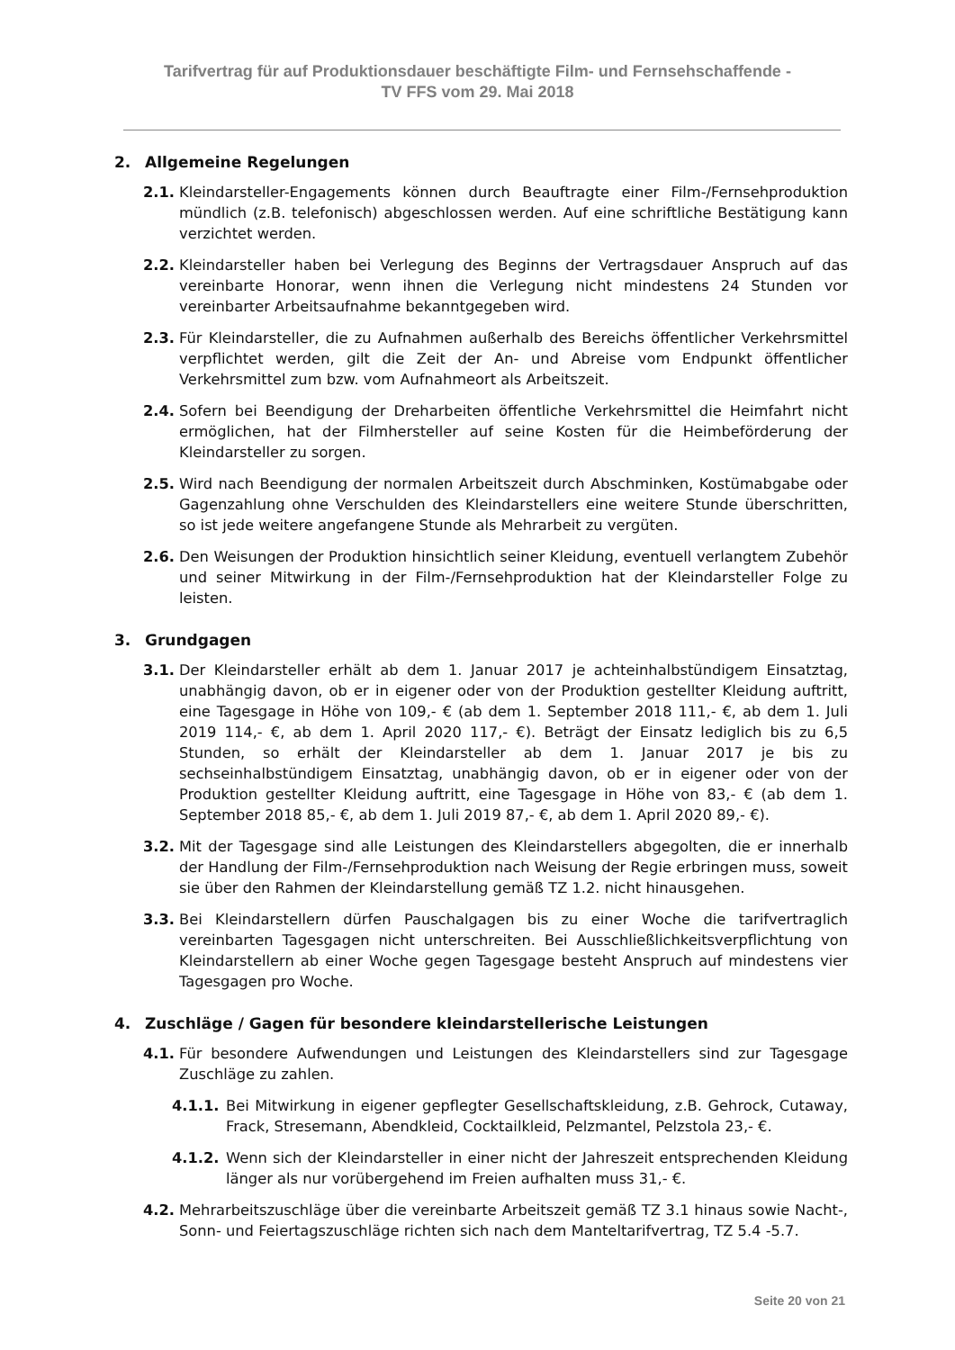Tarifvertrag für auf Produktionsdauer beschäftigte Film- und Fernsehschaffende -
TV FFS vom 29. Mai 2018
2. Allgemeine Regelungen
2.1. Kleindarsteller-Engagements können durch Beauftragte einer Film-/Fernsehproduktion mündlich (z.B. telefonisch) abgeschlossen werden. Auf eine schriftliche Bestätigung kann verzichtet werden.
2.2. Kleindarsteller haben bei Verlegung des Beginns der Vertragsdauer Anspruch auf das vereinbarte Honorar, wenn ihnen die Verlegung nicht mindestens 24 Stunden vor vereinbarter Arbeitsaufnahme bekanntgegeben wird.
2.3. Für Kleindarsteller, die zu Aufnahmen außerhalb des Bereichs öffentlicher Verkehrsmittel verpflichtet werden, gilt die Zeit der An- und Abreise vom Endpunkt öffentlicher Verkehrsmittel zum bzw. vom Aufnahmeort als Arbeitszeit.
2.4. Sofern bei Beendigung der Dreharbeiten öffentliche Verkehrsmittel die Heimfahrt nicht ermöglichen, hat der Filmhersteller auf seine Kosten für die Heimbeförderung der Kleindarsteller zu sorgen.
2.5. Wird nach Beendigung der normalen Arbeitszeit durch Abschminken, Kostümabgabe oder Gagenzahlung ohne Verschulden des Kleindarstellers eine weitere Stunde überschritten, so ist jede weitere angefangene Stunde als Mehrarbeit zu vergüten.
2.6. Den Weisungen der Produktion hinsichtlich seiner Kleidung, eventuell verlangtem Zubehör und seiner Mitwirkung in der Film-/Fernsehproduktion hat der Kleindarsteller Folge zu leisten.
3. Grundgagen
3.1. Der Kleindarsteller erhält ab dem 1. Januar 2017 je achteinhalbstündigem Einsatztag, unabhängig davon, ob er in eigener oder von der Produktion gestellter Kleidung auftritt, eine Tagesgage in Höhe von 109,- € (ab dem 1. September 2018 111,- €, ab dem 1. Juli 2019 114,- €, ab dem 1. April 2020 117,- €). Beträgt der Einsatz lediglich bis zu 6,5 Stunden, so erhält der Kleindarsteller ab dem 1. Januar 2017 je bis zu sechseinhalbstündigem Einsatztag, unabhängig davon, ob er in eigener oder von der Produktion gestellter Kleidung auftritt, eine Tagesgage in Höhe von 83,- € (ab dem 1. September 2018 85,- €, ab dem 1. Juli 2019 87,- €, ab dem 1. April 2020 89,- €).
3.2. Mit der Tagesgage sind alle Leistungen des Kleindarstellers abgegolten, die er innerhalb der Handlung der Film-/Fernsehproduktion nach Weisung der Regie erbringen muss, soweit sie über den Rahmen der Kleindarstellung gemäß TZ 1.2. nicht hinausgehen.
3.3. Bei Kleindarstellern dürfen Pauschalgagen bis zu einer Woche die tarifvertraglich vereinbarten Tagesgagen nicht unterschreiten. Bei Ausschließlichkeitsverpflichtung von Kleindarstellern ab einer Woche gegen Tagesgage besteht Anspruch auf mindestens vier Tagesgagen pro Woche.
4. Zuschläge / Gagen für besondere kleindarstellerische Leistungen
4.1. Für besondere Aufwendungen und Leistungen des Kleindarstellers sind zur Tagesgage Zuschläge zu zahlen.
4.1.1. Bei Mitwirkung in eigener gepflegter Gesellschaftskleidung, z.B. Gehrock, Cutaway, Frack, Stresemann, Abendkleid, Cocktailkleid, Pelzmantel, Pelzstola 23,- €.
4.1.2. Wenn sich der Kleindarsteller in einer nicht der Jahreszeit entsprechenden Kleidung länger als nur vorübergehend im Freien aufhalten muss 31,- €.
4.2. Mehrarbeitszuschläge über die vereinbarte Arbeitszeit gemäß TZ 3.1 hinaus sowie Nacht-, Sonn- und Feiertagszuschläge richten sich nach dem Manteltarifvertrag, TZ 5.4 -5.7.
Seite 20 von 21